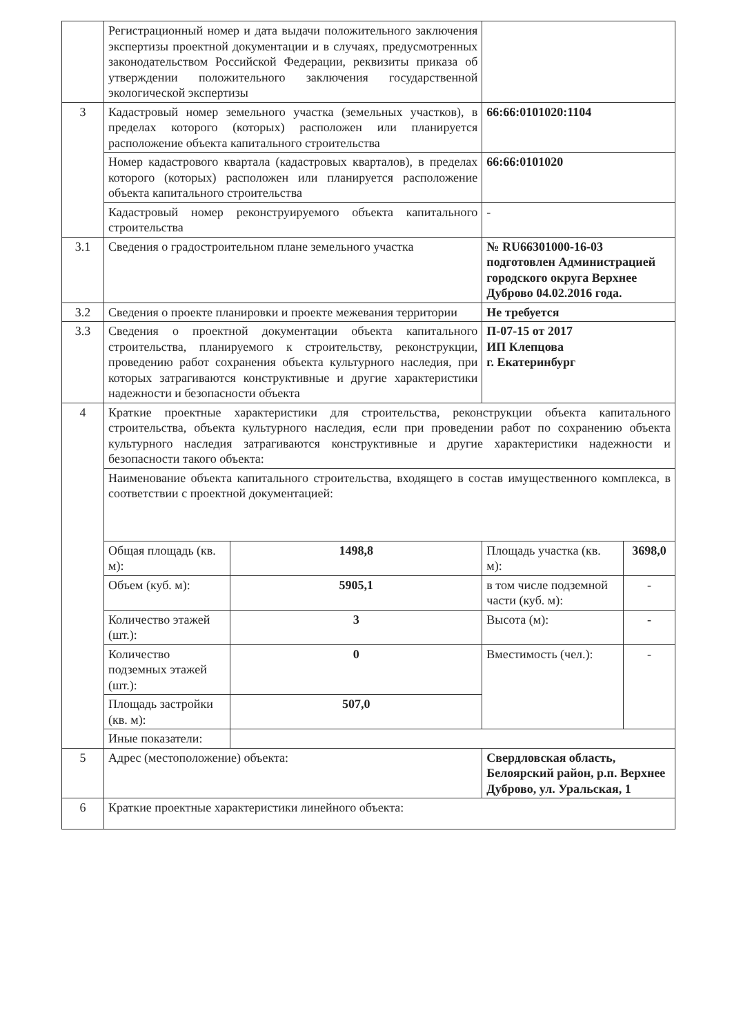| | Регистрационный номер и дата выдачи положительного заключения экспертизы проектной документации и в случаях, предусмотренных законодательством Российской Федерации, реквизиты приказа об утверждении положительного заключения государственной экологической экспертизы | | | |
| 3 | Кадастровый номер земельного участка (земельных участков), в пределах которого (которых) расположен или планируется расположение объекта капитального строительства | | 66:66:0101020:1104 | |
| | Номер кадастрового квартала (кадастровых кварталов), в пределах которого (которых) расположен или планируется расположение объекта капитального строительства | | 66:66:0101020 | |
| | Кадастровый номер реконструируемого объекта капитального строительства | | - | |
| 3.1 | Сведения о градостроительном плане земельного участка | | № RU66301000-16-03 подготовлен Администрацией городского округа Верхнее Дуброво 04.02.2016 года. | |
| 3.2 | Сведения о проекте планировки и проекте межевания территории | | Не требуется | |
| 3.3 | Сведения о проектной документации объекта капитального строительства, планируемого к строительству, реконструкции, проведению работ сохранения объекта культурного наследия, при которых затрагиваются конструктивные и другие характеристики надежности и безопасности объекта | | П-07-15 от 2017 ИП Клепцова г. Екатеринбург | |
| 4 | Краткие проектные характеристики для строительства, реконструкции объекта капитального строительства, объекта культурного наследия, если при проведении работ по сохранению объекта культурного наследия затрагиваются конструктивные и другие характеристики надежности и безопасности такого объекта: | | | |
| | Наименование объекта капитального строительства, входящего в состав имущественного комплекса, в соответствии с проектной документацией: | | | |
| | Общая площадь (кв. м): | 1498,8 | Площадь участка (кв. м): | 3698,0 |
| | Объем (куб. м): | 5905,1 | в том числе подземной части (куб. м): | - |
| | Количество этажей (шт.): | 3 | Высота (м): | - |
| | Количество подземных этажей (шт.): | 0 | Вместимость (чел.): | - |
| | Площадь застройки (кв. м): | 507,0 | | |
| | Иные показатели: | | | |
| 5 | Адрес (местоположение) объекта: | | Свердловская область, Белоярский район, р.п. Верхнее Дуброво, ул. Уральская, 1 | |
| 6 | Краткие проектные характеристики линейного объекта: | | | |